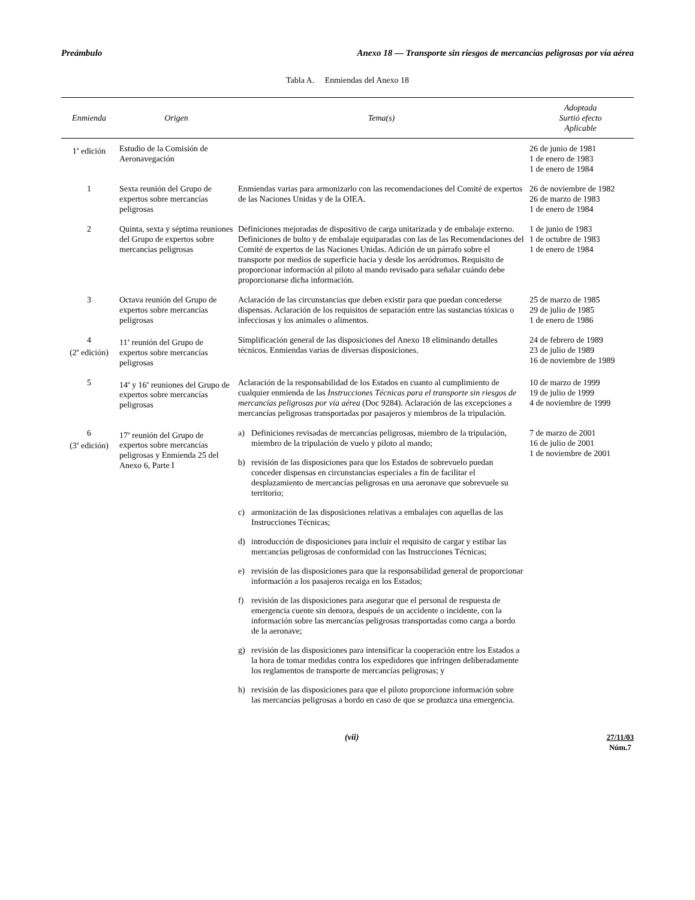Preámbulo Anexo 18 — Transporte sin riesgos de mercancías peligrosas por vía aérea
Tabla A. Enmiendas del Anexo 18
| Enmienda | Origen | Tema(s) | Adoptada Surtió efecto Aplicable |
| --- | --- | --- | --- |
| 1<sup>a</sup> edición | Estudio de la Comisión de Aeronavegación | | 26 de junio de 1981 1 de enero de 1983 1 de enero de 1984 |
| 1 | Sexta reunión del Grupo de expertos sobre mercancías peligrosas | Enmiendas varias para armonizarlo con las recomendaciones del Comité de expertos de las Naciones Unidas y de la OIEA. | 26 de noviembre de 1982 26 de marzo de 1983 1 de enero de 1984 |
| 2 | Quinta, sexta y séptima reuniones del Grupo de expertos sobre mercancías peligrosas | Definiciones mejoradas de dispositivo de carga unitarizada y de embalaje externo. Definiciones de bulto y de embalaje equiparadas con las de las Recomendaciones del Comité de expertos de las Naciones Unidas. Adición de un párrafo sobre el transporte por medios de superficie hacia y desde los aeródromos. Requisito de proporcionar información al piloto al mando revisado para señalar cuándo debe proporcionarse dicha información. | 1 de junio de 1983 1 de octubre de 1983 1 de enero de 1984 |
| 3 | Octava reunión del Grupo de expertos sobre mercancías peligrosas | Aclaración de las circunstancias que deben existir para que puedan concederse dispensas. Aclaración de los requisitos de separación entre las sustancias tóxicas o infecciosas y los animales o alimentos. | 25 de marzo de 1985 29 de julio de 1985 1 de enero de 1986 |
| 4 (2<sup>a</sup> edición) | 11<sup>a</sup> reunión del Grupo de expertos sobre mercancías peligrosas | Simplificación general de las disposiciones del Anexo 18 eliminando detalles técnicos. Enmiendas varias de diversas disposiciones. | 24 de febrero de 1989 23 de julio de 1989 16 de noviembre de 1989 |
| 5 | 14<sup>a</sup> y 16<sup>a</sup> reuniones del Grupo de expertos sobre mercancías peligrosas | Aclaración de la responsabilidad de los Estados en cuanto al cumplimiento de cualquier enmienda de las Instrucciones Técnicas para el transporte sin riesgos de mercancías peligrosas por vía aérea (Doc 9284). Aclaración de las excepciones a mercancías peligrosas transportadas por pasajeros y miembros de la tripulación. | 10 de marzo de 1999 19 de julio de 1999 4 de noviembre de 1999 |
| 6 (3<sup>a</sup> edición) | 17<sup>a</sup> reunión del Grupo de expertos sobre mercancías peligrosas y Enmienda 25 del Anexo 6, Parte I | a) Definiciones revisadas de mercancías peligrosas, miembro de la tripulación, miembro de la tripulación de vuelo y piloto al mando; b) revisión de las disposiciones para que los Estados de sobrevuelo puedan conceder dispensas en circunstancias especiales a fin de facilitar el desplazamiento de mercancías peligrosas en una aeronave que sobrevuele su territorio; c) armonización de las disposiciones relativas a embalajes con aquellas de las Instrucciones Técnicas; d) introducción de disposiciones para incluir el requisito de cargar y estibar las mercancías peligrosas de conformidad con las Instrucciones Técnicas; e) revisión de las disposiciones para que la responsabilidad general de proporcionar información a los pasajeros recaiga en los Estados; f) revisión de las disposiciones para asegurar que el personal de respuesta de emergencia cuente sin demora, después de un accidente o incidente, con la información sobre las mercancías peligrosas transportadas como carga a bordo de la aeronave; g) revisión de las disposiciones para intensificar la cooperación entre los Estados a la hora de tomar medidas contra los expedidores que infringen deliberadamente los reglamentos de transporte de mercancías peligrosas; y h) revisión de las disposiciones para que el piloto proporcione información sobre las mercancías peligrosas a bordo en caso de que se produzca una emergencia. | 7 de marzo de 2001 16 de julio de 2001 1 de noviembre de 2001 |
(vii) 27/11/03
Núm.7